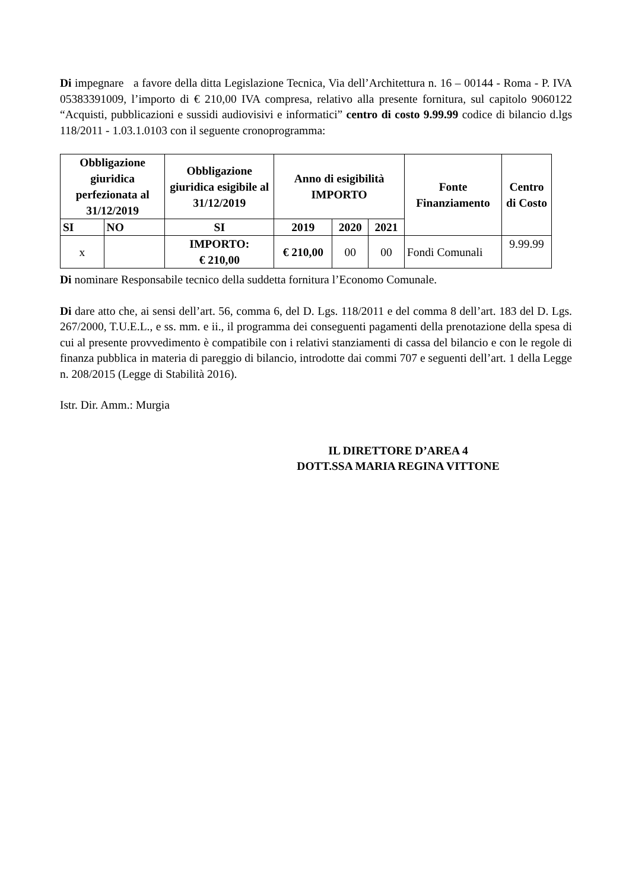Di impegnare a favore della ditta Legislazione Tecnica, Via dell’Architettura n. 16 – 00144 - Roma - P. IVA 05383391009, l’importo di € 210,00 IVA compresa, relativo alla presente fornitura, sul capitolo 9060122 “Acquisti, pubblicazioni e sussidi audiovisivi e informatici” centro di costo 9.99.99 codice di bilancio d.lgs 118/2011 - 1.03.1.0103 con il seguente cronoprogramma:
| Obbligazione giuridica perfezionata al 31/12/2019 | | Obbligazione giuridica esigibile al 31/12/2019 | Anno di esigibilità IMPORTO | | | Fonte Finanziamento | Centro di Costo |
| --- | --- | --- | --- | --- | --- | --- | --- |
| SI | NO | SI | 2019 | 2020 | 2021 | | |
| x | | IMPORTO: € 210,00 | € 210,00 | 00 | 00 | Fondi Comunali | 9.99.99 |
Di nominare Responsabile tecnico della suddetta fornitura l’Economo Comunale.
Di dare atto che, ai sensi dell’art. 56, comma 6, del D. Lgs. 118/2011 e del comma 8 dell’art. 183 del D. Lgs. 267/2000, T.U.E.L., e ss. mm. e ii., il programma dei conseguenti pagamenti della prenotazione della spesa di cui al presente provvedimento è compatibile con i relativi stanziamenti di cassa del bilancio e con le regole di finanza pubblica in materia di pareggio di bilancio, introdotte dai commi 707 e seguenti dell’art. 1 della Legge n. 208/2015 (Legge di Stabilità 2016).
Istr. Dir. Amm.: Murgia
IL DIRETTORE D’AREA 4
DOTT.SSA MARIA REGINA VITTONE